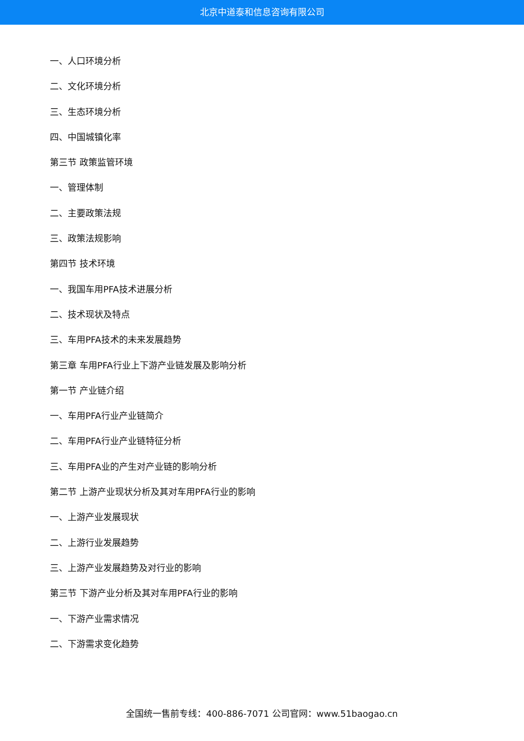北京中道泰和信息咨询有限公司
一、人口环境分析
二、文化环境分析
三、生态环境分析
四、中国城镇化率
第三节 政策监管环境
一、管理体制
二、主要政策法规
三、政策法规影响
第四节 技术环境
一、我国车用PFA技术进展分析
二、技术现状及特点
三、车用PFA技术的未来发展趋势
第三章 车用PFA行业上下游产业链发展及影响分析
第一节 产业链介绍
一、车用PFA行业产业链简介
二、车用PFA行业产业链特征分析
三、车用PFA业的产生对产业链的影响分析
第二节 上游产业现状分析及其对车用PFA行业的影响
一、上游产业发展现状
二、上游行业发展趋势
三、上游产业发展趋势及对行业的影响
第三节 下游产业分析及其对车用PFA行业的影响
一、下游产业需求情况
二、下游需求变化趋势
全国统一售前专线：400-886-7071 公司官网：www.51baogao.cn